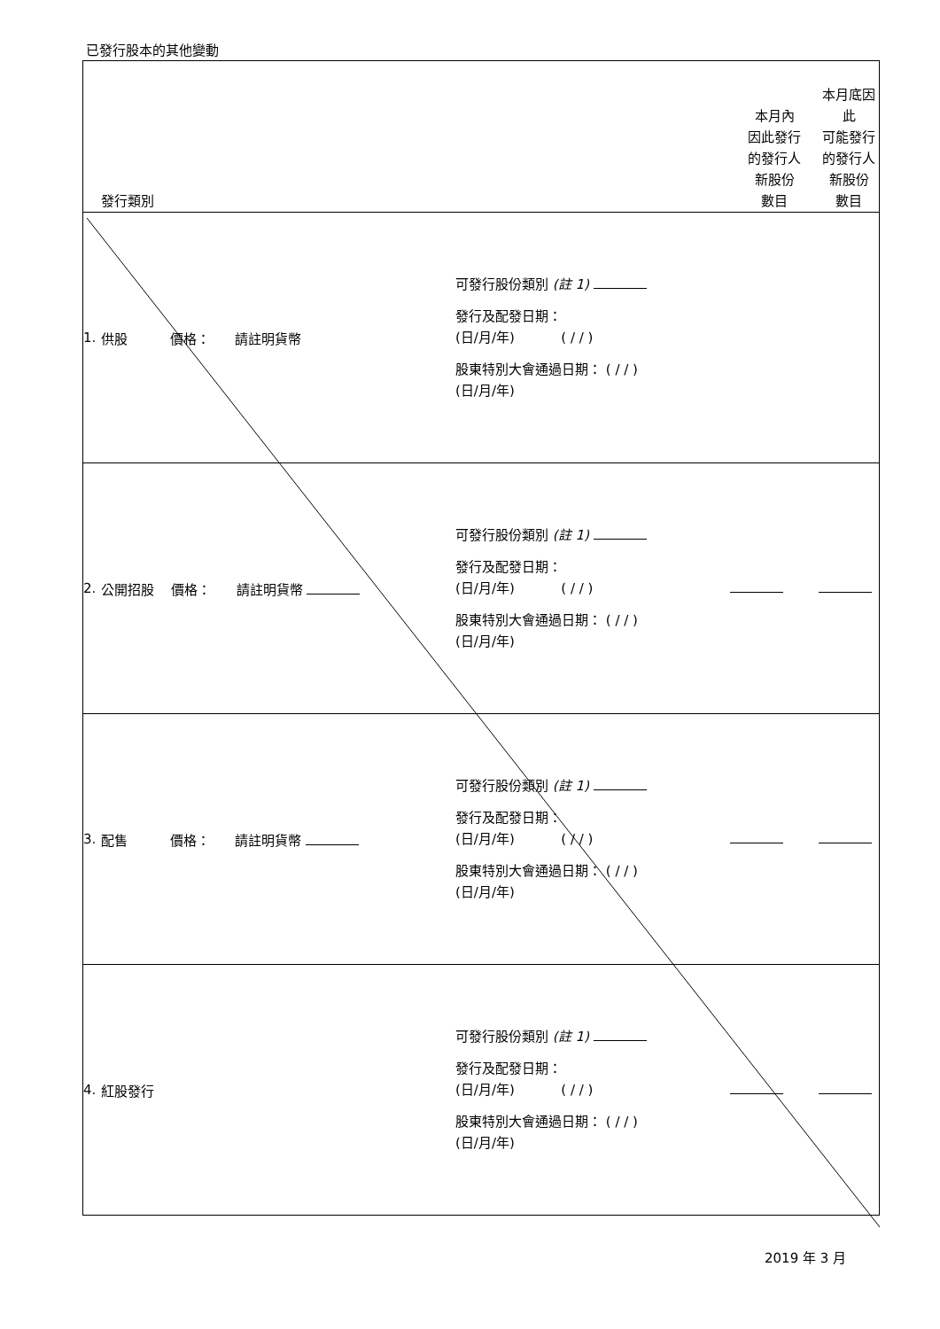已發行股本的其他變動
| | 發行類別 | | 本月內 因此發行 的發行人 新股份 數目 | 本月底因此 可能發行 的發行人 新股份 數目 |
| --- | --- | --- | --- | --- |
| 1. | 供股 價格： 請註明貨幣 | 可發行股份類別 (註 1) 發行及配發日期： (日/月/年) ( / / ) 股東特別大會通過日期： ( / / ) (日/月/年) | | |
| 2. | 公開招股 價格： 請註明貨幣 | 可發行股份類別 (註 1) 發行及配發日期： (日/月/年) ( / / ) 股東特別大會通過日期： ( / / ) (日/月/年) | | |
| 3. | 配售 價格： 請註明貨幣 | 可發行股份類別 (註 1) 發行及配發日期： (日/月/年) ( / / ) 股東特別大會通過日期： ( / / ) (日/月/年) | | |
| 4. | 紅股發行 | 可發行股份類別 (註 1) 發行及配發日期： (日/月/年) ( / / ) 股東特別大會通過日期： ( / / ) (日/月/年) | | |
2019 年 3 月